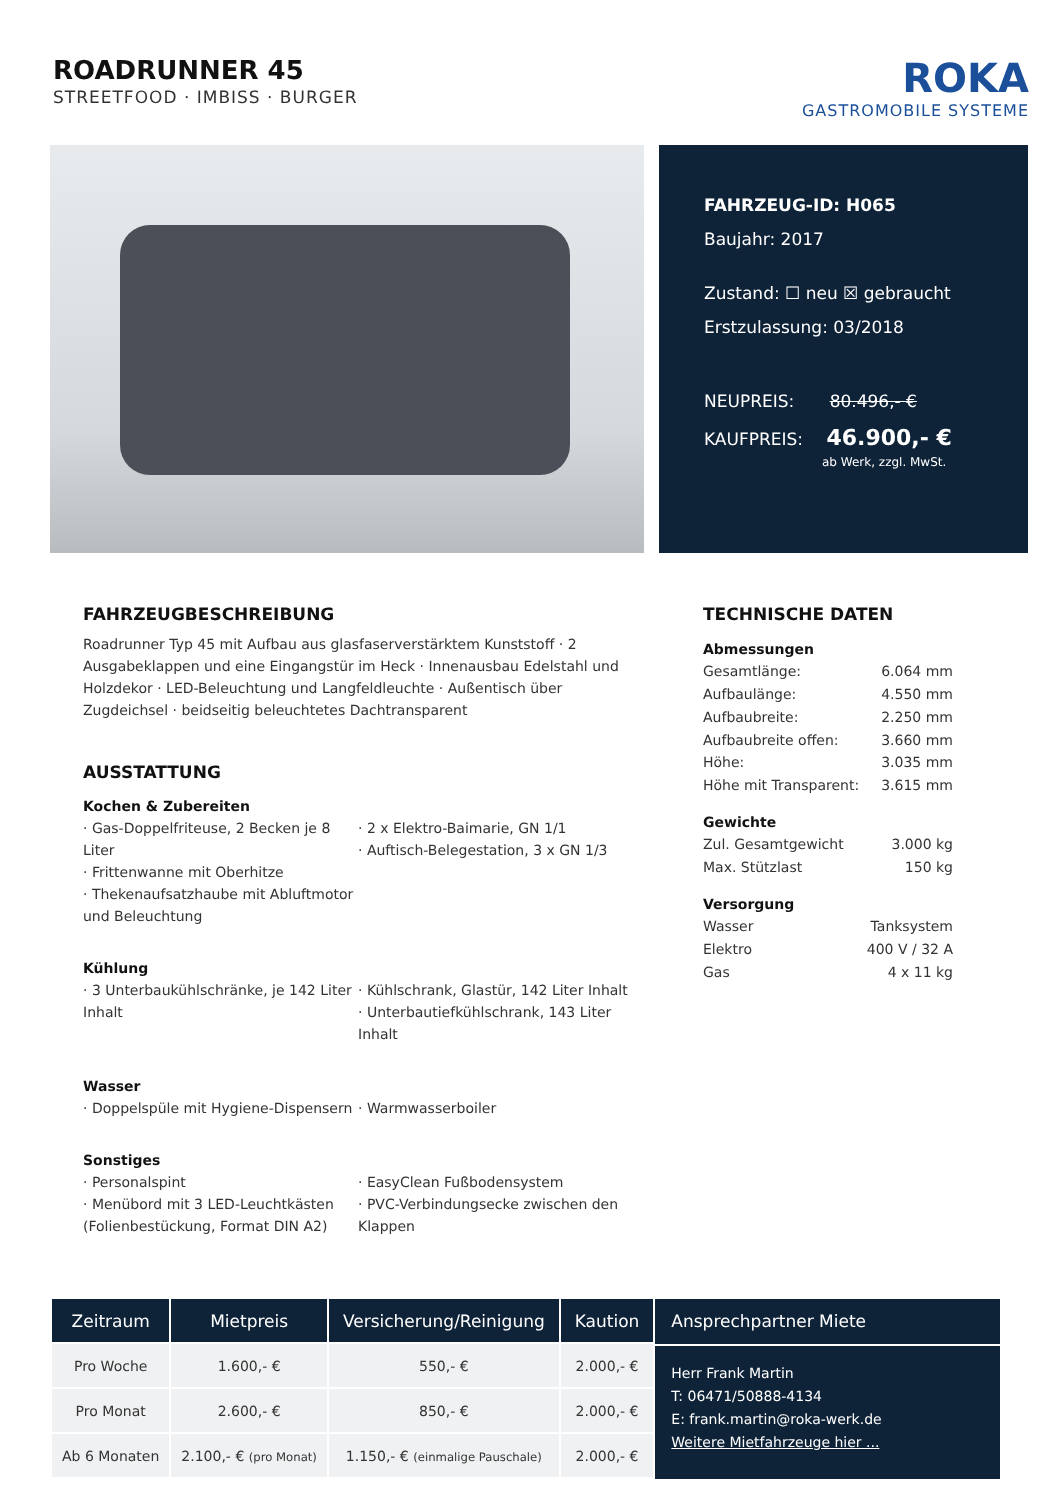ROADRUNNER 45
STREETFOOD · IMBISS · BURGER
ROKA
GASTROMOBILE SYSTEME
FAHRZEUG-ID: H065
Baujahr: 2017
Zustand: ☐ neu ☒ gebraucht
Erstzulassung: 03/2018
NEUPREIS: 80.496,- €
KAUFPREIS: 46.900,- €
ab Werk, zzgl. MwSt.
FAHRZEUGBESCHREIBUNG
Roadrunner Typ 45 mit Aufbau aus glasfaserverstärktem Kunststoff · 2 Ausgabeklappen und eine Eingangstür im Heck · Innenausbau Edelstahl und Holzdekor · LED-Beleuchtung und Langfeldleuchte · Außentisch über Zugdeichsel · beidseitig beleuchtetes Dachtransparent
AUSSTATTUNG
Kochen & Zubereiten
· Gas-Doppelfriteuse, 2 Becken je 8 Liter
· Frittenwanne mit Oberhitze
· Thekenaufsatzhaube mit Abluftmotor und Beleuchtung
· 2 x Elektro-Baimarie, GN 1/1
· Auftisch-Belegestation, 3 x GN 1/3
Kühlung
· 3 Unterbaukühlschränke, je 142 Liter Inhalt
· Kühlschrank, Glastür, 142 Liter Inhalt
· Unterbautiefkühlschrank, 143 Liter Inhalt
Wasser
· Doppelspüle mit Hygiene-Dispensern
· Warmwasserboiler
Sonstiges
· Personalspint
· Menübord mit 3 LED-Leuchtkästen (Folienbestückung, Format DIN A2)
· EasyClean Fußbodensystem
· PVC-Verbindungsecke zwischen den Klappen
TECHNISCHE DATEN
Abmessungen
Gesamtlänge: 6.064 mm
Aufbaulänge: 4.550 mm
Aufbaubreite: 2.250 mm
Aufbaubreite offen: 3.660 mm
Höhe: 3.035 mm
Höhe mit Transparent: 3.615 mm
Gewichte
Zul. Gesamtgewicht 3.000 kg
Max. Stützlast 150 kg
Versorgung
Wasser Tanksystem
Elektro 400 V / 32 A
Gas 4 x 11 kg
| Zeitraum | Mietpreis | Versicherung/Reinigung | Kaution |
| --- | --- | --- | --- |
| Pro Woche | 1.600,- € | 550,- € | 2.000,- € |
| Pro Monat | 2.600,- € | 850,- € | 2.000,- € |
| Ab 6 Monaten | 2.100,- € (pro Monat) | 1.150,- € (einmalige Pauschale) | 2.000,- € |
Ansprechpartner Miete
Herr Frank Martin
T: 06471/50888-4134
E: frank.martin@roka-werk.de
Weitere Mietfahrzeuge hier ...